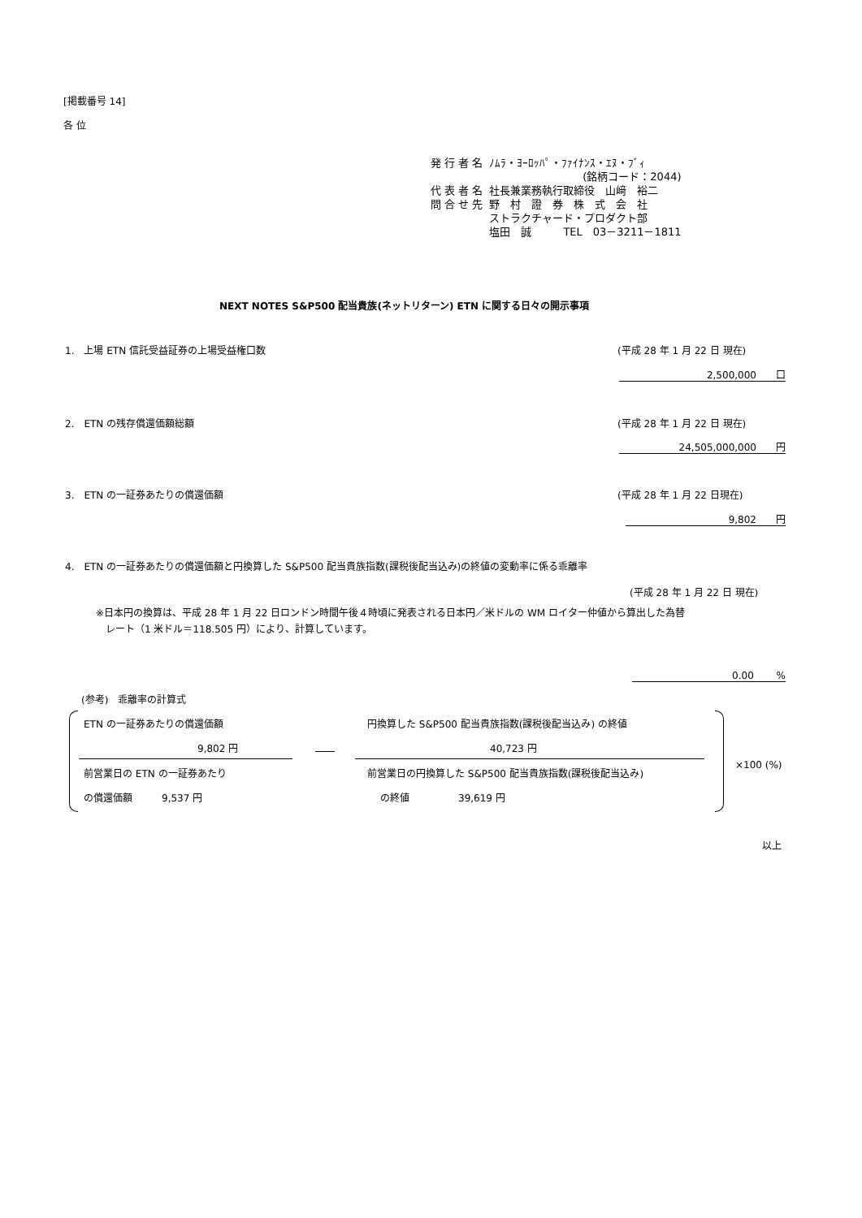[掲載番号 14]
各 位
| 発 行 者 名 | ﾉﾑﾗ・ﾖｰﾛｯﾊﾟ・ﾌｧｲﾅﾝｽ・ｴﾇ・ﾌﾞｨ |
| | (銘柄コード：2044) |
| 代 表 者 名 | 社長兼業務執行取締役 山﨑 裕二 |
| 問 合 せ 先 | 野 村 證 券 株 式 会 社 |
| | ストラクチャード・プロダクト部 |
| | 塩田 誠 TEL 03－3211－1811 |
NEXT NOTES S&P500 配当貴族(ネットリターン) ETN に関する日々の開示事項
1.　上場 ETN 信託受益証券の上場受益権口数
(平成 28 年 1 月 22 日 現在)
2,500,000　　口
2.　ETN の残存償還価額総額 (平成 28 年 1 月 22 日 現在)
24,505,000,000　　円
3.　ETN の一証券あたりの償還価額 (平成 28 年 1 月 22 日現在)
9,802　　円
4.　ETN の一証券あたりの償還価額と円換算した S&P500 配当貴族指数(課税後配当込み)の終値の変動率に係る乖離率
(平成 28 年 1 月 22 日 現在)
※日本円の換算は、平成 28 年 1 月 22 日ロンドン時間午後４時頃に発表される日本円／米ドルの WM ロイター仲値から算出した為替
　レート（1 米ドル＝118.505 円）により、計算しています。
0.00　　 %
(参考)　乖離率の計算式
ETN の一証券あたりの償還価額
9,802 円
前営業日の ETN の一証券あたり
の償還価額　　　9,537 円
円換算した S&P500 配当貴族指数(課税後配当込み) の終値
40,723 円
前営業日の円換算した S&P500 配当貴族指数(課税後配当込み)
の終値　　　　　39,619 円
×100 (%)
以上